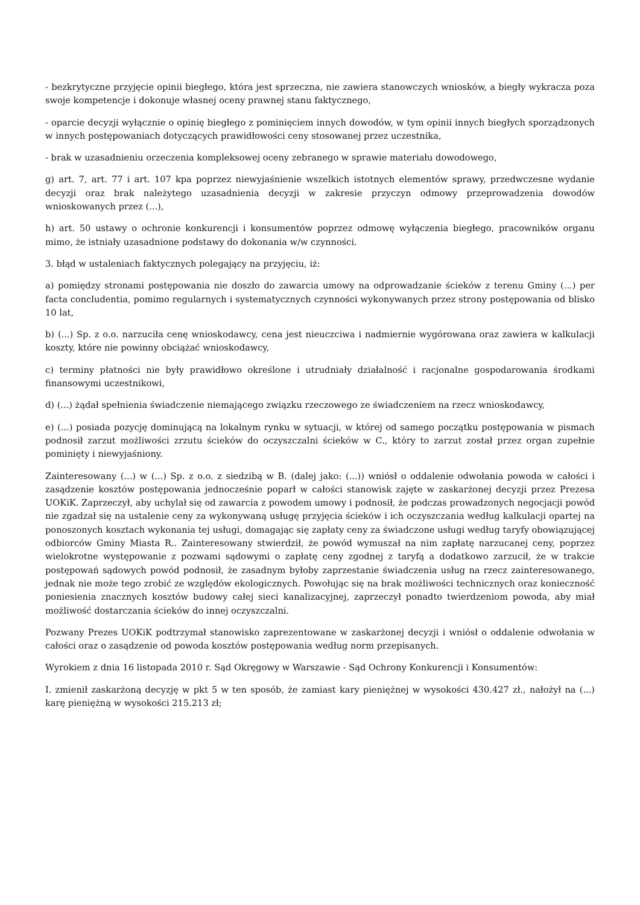- bezkrytyczne przyjęcie opinii biegłego, która jest sprzeczna, nie zawiera stanowczych wniosków, a biegły wykracza poza swoje kompetencje i dokonuje własnej oceny prawnej stanu faktycznego,
- oparcie decyzji wyłącznie o opinię biegłego z pominięciem innych dowodów, w tym opinii innych biegłych sporządzonych w innych postępowaniach dotyczących prawidłowości ceny stosowanej przez uczestnika,
- brak w uzasadnieniu orzeczenia kompleksowej oceny zebranego w sprawie materiału dowodowego,
g) art. 7, art. 77 i art. 107 kpa poprzez niewyjaśnienie wszelkich istotnych elementów sprawy, przedwczesne wydanie decyzji oraz brak należytego uzasadnienia decyzji w zakresie przyczyn odmowy przeprowadzenia dowodów wnioskowanych przez (...),
h) art. 50 ustawy o ochronie konkurencji i konsumentów poprzez odmowę wyłączenia biegłego, pracowników organu mimo, że istniały uzasadnione podstawy do dokonania w/w czynności.
3. błąd w ustaleniach faktycznych polegający na przyjęciu, iż:
a) pomiędzy stronami postępowania nie doszło do zawarcia umowy na odprowadzanie ścieków z terenu Gminy (...) per facta concludentia, pomimo regularnych i systematycznych czynności wykonywanych przez strony postępowania od blisko 10 lat,
b) (...) Sp. z o.o. narzuciła cenę wnioskodawcy, cena jest nieuczciwa i nadmiernie wygórowana oraz zawiera w kalkulacji koszty, które nie powinny obciążać wnioskodawcy,
c) terminy płatności nie były prawidłowo określone i utrudniały działalność i racjonalne gospodarowania środkami finansowymi uczestnikowi,
d) (...) żądał spełnienia świadczenie niemającego związku rzeczowego ze świadczeniem na rzecz wnioskodawcy,
e) (...) posiada pozycję dominującą na lokalnym rynku w sytuacji, w której od samego początku postępowania w pismach podnosił zarzut możliwości zrzutu ścieków do oczyszczalni ścieków w C., który to zarzut został przez organ zupełnie pominięty i niewyjaśniony.
Zainteresowany (...) w (...) Sp. z o.o. z siedzibą w B. (dalej jako: (...)) wniósł o oddalenie odwołania powoda w całości i zasądzenie kosztów postępowania jednocześnie poparł w całości stanowisk zajęte w zaskarżonej decyzji przez Prezesa UOKiK. Zaprzeczył, aby uchylał się od zawarcia z powodem umowy i podnosił, że podczas prowadzonych negocjacji powód nie zgadzał się na ustalenie ceny za wykonywaną usługę przyjęcia ścieków i ich oczyszczania według kalkulacji opartej na ponoszonych kosztach wykonania tej usługi, domagając się zapłaty ceny za świadczone usługi według taryfy obowiązującej odbiorców Gminy Miasta R.. Zainteresowany stwierdził, że powód wymuszał na nim zapłatę narzucanej ceny, poprzez wielokrotne występowanie z pozwami sądowymi o zapłatę ceny zgodnej z taryfą a dodatkowo zarzucił, że w trakcie postępowań sądowych powód podnosił, że zasadnym byłoby zaprzestanie świadczenia usług na rzecz zainteresowanego, jednak nie może tego zrobić ze względów ekologicznych. Powołując się na brak możliwości technicznych oraz konieczność poniesienia znacznych kosztów budowy całej sieci kanalizacyjnej, zaprzeczył ponadto twierdzeniom powoda, aby miał możliwość dostarczania ścieków do innej oczyszczalni.
Pozwany Prezes UOKiK podtrzymał stanowisko zaprezentowane w zaskarżonej decyzji i wniósł o oddalenie odwołania w całości oraz o zasądzenie od powoda kosztów postępowania według norm przepisanych.
Wyrokiem z dnia 16 listopada 2010 r. Sąd Okręgowy w Warszawie - Sąd Ochrony Konkurencji i Konsumentów:
I. zmienił zaskarżoną decyzję w pkt 5 w ten sposób, że zamiast kary pieniężnej w wysokości 430.427 zł., nałożył na (...) karę pieniężną w wysokości 215.213 zł;